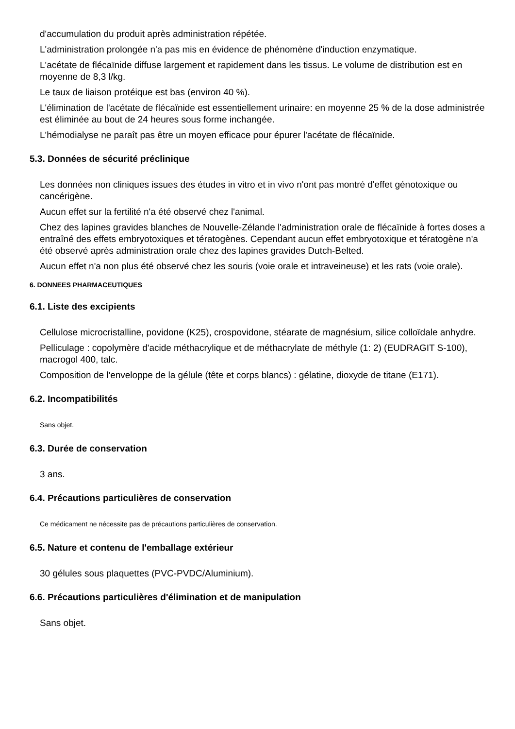d'accumulation du produit après administration répétée.
L'administration prolongée n'a pas mis en évidence de phénomène d'induction enzymatique.
L'acétate de flécaïnide diffuse largement et rapidement dans les tissus. Le volume de distribution est en moyenne de 8,3 l/kg.
Le taux de liaison protéique est bas (environ 40 %).
L'élimination de l'acétate de flécaïnide est essentiellement urinaire: en moyenne 25 % de la dose administrée est éliminée au bout de 24 heures sous forme inchangée.
L'hémodialyse ne paraît pas être un moyen efficace pour épurer l'acétate de flécaïnide.
5.3. Données de sécurité préclinique
Les données non cliniques issues des études in vitro et in vivo n'ont pas montré d'effet génotoxique ou cancérigène.
Aucun effet sur la fertilité n'a été observé chez l'animal.
Chez des lapines gravides blanches de Nouvelle-Zélande l'administration orale de flécaïnide à fortes doses a entraîné des effets embryotoxiques et tératogènes. Cependant aucun effet embryotoxique et tératogène n'a été observé après administration orale chez des lapines gravides Dutch-Belted.
Aucun effet n'a non plus été observé chez les souris (voie orale et intraveineuse) et les rats (voie orale).
6. DONNEES PHARMACEUTIQUES
6.1. Liste des excipients
Cellulose microcristalline, povidone (K25), crospovidone, stéarate de magnésium, silice colloïdale anhydre.
Pelliculage : copolymère d'acide méthacrylique et de méthacrylate de méthyle (1: 2) (EUDRAGIT S-100), macrogol 400, talc.
Composition de l'enveloppe de la gélule (tête et corps blancs) : gélatine, dioxyde de titane (E171).
6.2. Incompatibilités
Sans objet.
6.3. Durée de conservation
3 ans.
6.4. Précautions particulières de conservation
Ce médicament ne nécessite pas de précautions particulières de conservation.
6.5. Nature et contenu de l'emballage extérieur
30 gélules sous plaquettes (PVC-PVDC/Aluminium).
6.6. Précautions particulières d'élimination et de manipulation
Sans objet.